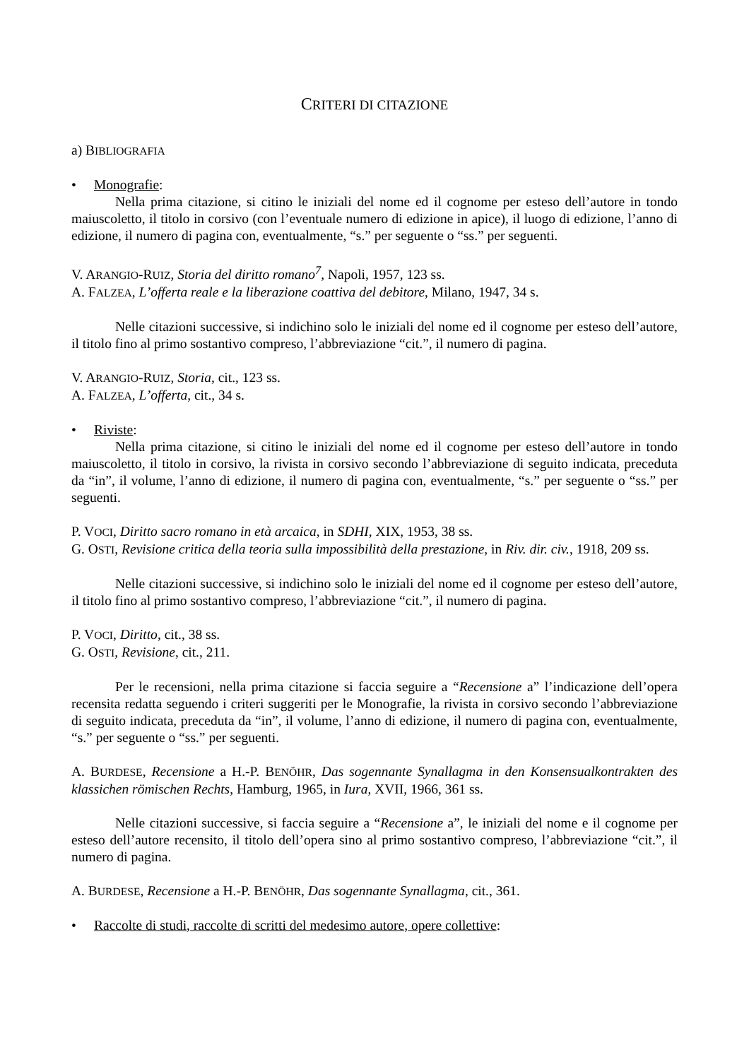CRITERI DI CITAZIONE
a) BIBLIOGRAFIA
• Monografie:
Nella prima citazione, si citino le iniziali del nome ed il cognome per esteso dell’autore in tondo maiuscoletto, il titolo in corsivo (con l’eventuale numero di edizione in apice), il luogo di edizione, l’anno di edizione, il numero di pagina con, eventualmente, “s.” per seguente o “ss.” per seguenti.
V. ARANGIO-RUIZ, Storia del diritto romano<sup>7</sup>, Napoli, 1957, 123 ss.
A. FALZEA, L’offerta reale e la liberazione coattiva del debitore, Milano, 1947, 34 s.
Nelle citazioni successive, si indichino solo le iniziali del nome ed il cognome per esteso dell’autore, il titolo fino al primo sostantivo compreso, l’abbreviazione “cit.”, il numero di pagina.
V. ARANGIO-RUIZ, Storia, cit., 123 ss.
A. FALZEA, L’offerta, cit., 34 s.
• Riviste:
Nella prima citazione, si citino le iniziali del nome ed il cognome per esteso dell’autore in tondo maiuscoletto, il titolo in corsivo, la rivista in corsivo secondo l’abbreviazione di seguito indicata, preceduta da “in”, il volume, l’anno di edizione, il numero di pagina con, eventualmente, “s.” per seguente o “ss.” per seguenti.
P. VOCI, Diritto sacro romano in età arcaica, in SDHI, XIX, 1953, 38 ss.
G. OSTI, Revisione critica della teoria sulla impossibilità della prestazione, in Riv. dir. civ., 1918, 209 ss.
Nelle citazioni successive, si indichino solo le iniziali del nome ed il cognome per esteso dell’autore, il titolo fino al primo sostantivo compreso, l’abbreviazione “cit.”, il numero di pagina.
P. VOCI, Diritto, cit., 38 ss.
G. OSTI, Revisione, cit., 211.
Per le recensioni, nella prima citazione si faccia seguire a “Recensione a” l’indicazione dell’opera recensita redatta seguendo i criteri suggeriti per le Monografie, la rivista in corsivo secondo l’abbreviazione di seguito indicata, preceduta da “in”, il volume, l’anno di edizione, il numero di pagina con, eventualmente, “s.” per seguente o “ss.” per seguenti.
A. BURDESE, Recensione a H.-P. BENÖHR, Das sogennante Synallagma in den Konsensualkontrakten des klassichen römischen Rechts, Hamburg, 1965, in Iura, XVII, 1966, 361 ss.
Nelle citazioni successive, si faccia seguire a “Recensione a”, le iniziali del nome e il cognome per esteso dell’autore recensito, il titolo dell’opera sino al primo sostantivo compreso, l’abbreviazione “cit.”, il numero di pagina.
A. BURDESE, Recensione a H.-P. BENÖHR, Das sogennante Synallagma, cit., 361.
• Raccolte di studi, raccolte di scritti del medesimo autore, opere collettive: